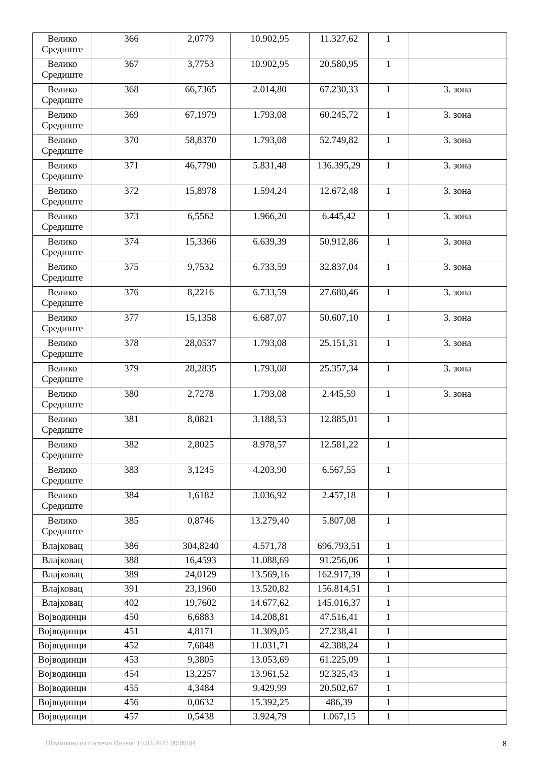| Велико Средиште | 366 | 2,0779 | 10.902,95 | 11.327,62 | 1 | |
| Велико Средиште | 367 | 3,7753 | 10.902,95 | 20.580,95 | 1 | |
| Велико Средиште | 368 | 66,7365 | 2.014,80 | 67.230,33 | 1 | 3. зона |
| Велико Средиште | 369 | 67,1979 | 1.793,08 | 60.245,72 | 1 | 3. зона |
| Велико Средиште | 370 | 58,8370 | 1.793,08 | 52.749,82 | 1 | 3. зона |
| Велико Средиште | 371 | 46,7790 | 5.831,48 | 136.395,29 | 1 | 3. зона |
| Велико Средиште | 372 | 15,8978 | 1.594,24 | 12.672,48 | 1 | 3. зона |
| Велико Средиште | 373 | 6,5562 | 1.966,20 | 6.445,42 | 1 | 3. зона |
| Велико Средиште | 374 | 15,3366 | 6.639,39 | 50.912,86 | 1 | 3. зона |
| Велико Средиште | 375 | 9,7532 | 6.733,59 | 32.837,04 | 1 | 3. зона |
| Велико Средиште | 376 | 8,2216 | 6.733,59 | 27.680,46 | 1 | 3. зона |
| Велико Средиште | 377 | 15,1358 | 6.687,07 | 50.607,10 | 1 | 3. зона |
| Велико Средиште | 378 | 28,0537 | 1.793,08 | 25.151,31 | 1 | 3. зона |
| Велико Средиште | 379 | 28,2835 | 1.793,08 | 25.357,34 | 1 | 3. зона |
| Велико Средиште | 380 | 2,7278 | 1.793,08 | 2.445,59 | 1 | 3. зона |
| Велико Средиште | 381 | 8,0821 | 3.188,53 | 12.885,01 | 1 | |
| Велико Средиште | 382 | 2,8025 | 8.978,57 | 12.581,22 | 1 | |
| Велико Средиште | 383 | 3,1245 | 4.203,90 | 6.567,55 | 1 | |
| Велико Средиште | 384 | 1,6182 | 3.036,92 | 2.457,18 | 1 | |
| Велико Средиште | 385 | 0,8746 | 13.279,40 | 5.807,08 | 1 | |
| Влајковац | 386 | 304,8240 | 4.571,78 | 696.793,51 | 1 | |
| Влајковац | 388 | 16,4593 | 11.088,69 | 91.256,06 | 1 | |
| Влајковац | 389 | 24,0129 | 13.569,16 | 162.917,39 | 1 | |
| Влајковац | 391 | 23,1960 | 13.520,82 | 156.814,51 | 1 | |
| Влајковац | 402 | 19,7602 | 14.677,62 | 145.016,37 | 1 | |
| Војводинци | 450 | 6,6883 | 14.208,81 | 47.516,41 | 1 | |
| Војводинци | 451 | 4,8171 | 11.309,05 | 27.238,41 | 1 | |
| Војводинци | 452 | 7,6848 | 11.031,71 | 42.388,24 | 1 | |
| Војводинци | 453 | 9,3805 | 13.053,69 | 61.225,09 | 1 | |
| Војводинци | 454 | 13,2257 | 13.961,52 | 92.325,43 | 1 | |
| Војводинци | 455 | 4,3484 | 9.429,99 | 20.502,67 | 1 | |
| Војводинци | 456 | 0,0632 | 15.392,25 | 486,39 | 1 | |
| Војводинци | 457 | 0,5438 | 3.924,79 | 1.067,15 | 1 | |
Штампано из система Инзем: 10.03.2023 09:09:04 8